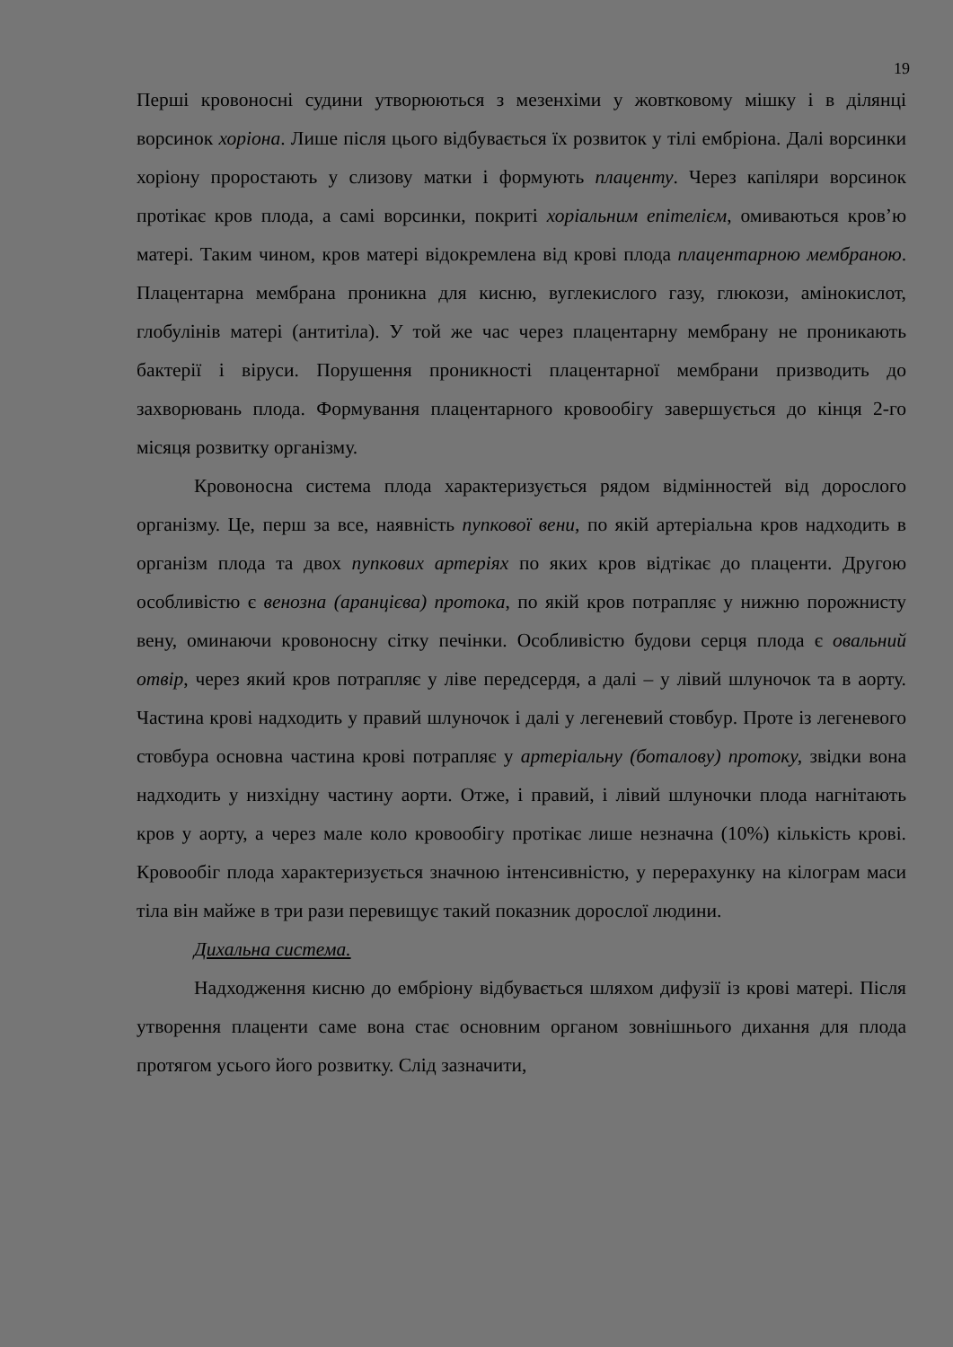19
Перші кровоносні судини утворюються з мезенхіми у жовтковому мішку і в ділянці ворсинок хоріона. Лише після цього відбувається їх розвиток у тілі ембріона. Далі ворсинки хоріону проростають у слизову матки і формують плаценту. Через капіляри ворсинок протікає кров плода, а самі ворсинки, покриті хоріальним епітелієм, омиваються кров’ю матері. Таким чином, кров матері відокремлена від крові плода плацентарною мембраною. Плацентарна мембрана проникна для кисню, вуглекислого газу, глюкози, амінокислот, глобулінів матері (антитіла). У той же час через плацентарну мембрану не проникають бактерії і віруси. Порушення проникності плацентарної мембрани призводить до захворювань плода. Формування плацентарного кровообігу завершується до кінця 2-го місяця розвитку організму.
Кровоносна система плода характеризується рядом відмінностей від дорослого організму. Це, перш за все, наявність пупкової вени, по якій артеріальна кров надходить в організм плода та двох пупкових артеріях по яких кров відтікає до плаценти. Другою особливістю є венозна (аранцієва) протока, по якій кров потрапляє у нижню порожнисту вену, оминаючи кровоносну сітку печінки. Особливістю будови серця плода є овальний отвір, через який кров потрапляє у ліве передсердя, а далі – у лівий шлуночок та в аорту. Частина крові надходить у правий шлуночок і далі у легеневий стовбур. Проте із легеневого стовбура основна частина крові потрапляє у артеріальну (боталову) протоку, звідки вона надходить у низхідну частину аорти. Отже, і правий, і лівий шлуночки плода нагнітають кров у аорту, а через мале коло кровообігу протікає лише незначна (10%) кількість крові. Кровообіг плода характеризується значною інтенсивністю, у перерахунку на кілограм маси тіла він майже в три рази перевищує такий показник дорослої людини.
Дихальна система.
Надходження кисню до ембріону відбувається шляхом дифузії із крові матері. Після утворення плаценти саме вона стає основним органом зовнішнього дихання для плода протягом усього його розвитку. Слід зазначити,